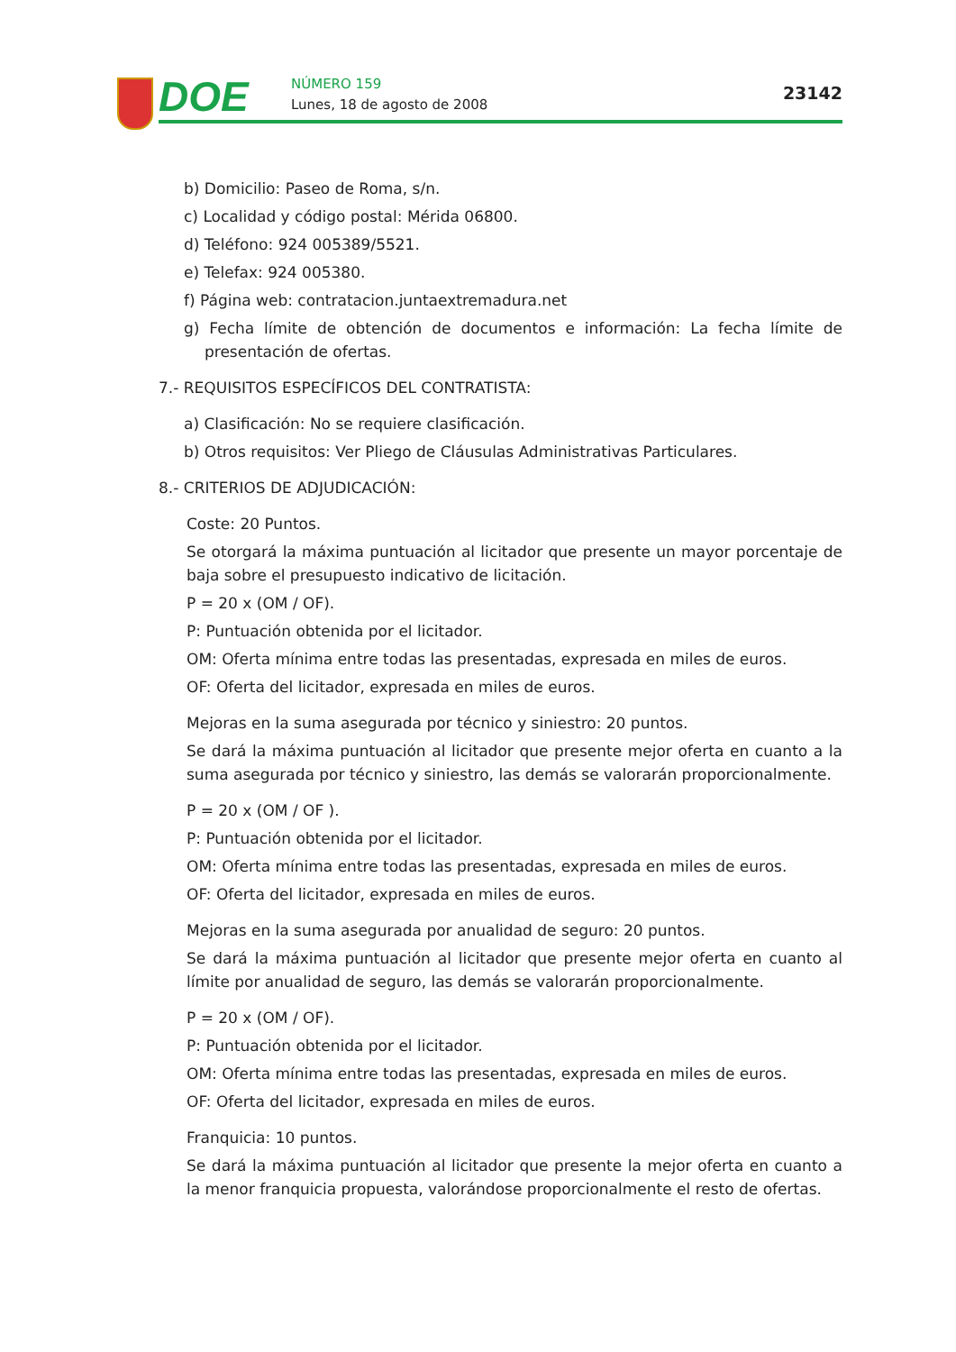DOE NÚMERO 159
Lunes, 18 de agosto de 2008
23142
b) Domicilio: Paseo de Roma, s/n.
c) Localidad y código postal: Mérida 06800.
d) Teléfono: 924 005389/5521.
e) Telefax: 924 005380.
f) Página web: contratacion.juntaextremadura.net
g) Fecha límite de obtención de documentos e información: La fecha límite de presentación de ofertas.
7.- REQUISITOS ESPECÍFICOS DEL CONTRATISTA:
a) Clasificación: No se requiere clasificación.
b) Otros requisitos: Ver Pliego de Cláusulas Administrativas Particulares.
8.- CRITERIOS DE ADJUDICACIÓN:
Coste: 20 Puntos.
Se otorgará la máxima puntuación al licitador que presente un mayor porcentaje de baja sobre el presupuesto indicativo de licitación.
P = 20 x (OM / OF).
P: Puntuación obtenida por el licitador.
OM: Oferta mínima entre todas las presentadas, expresada en miles de euros.
OF: Oferta del licitador, expresada en miles de euros.
Mejoras en la suma asegurada por técnico y siniestro: 20 puntos.
Se dará la máxima puntuación al licitador que presente mejor oferta en cuanto a la suma asegurada por técnico y siniestro, las demás se valorarán proporcionalmente.
P = 20 x (OM / OF ).
P: Puntuación obtenida por el licitador.
OM: Oferta mínima entre todas las presentadas, expresada en miles de euros.
OF: Oferta del licitador, expresada en miles de euros.
Mejoras en la suma asegurada por anualidad de seguro: 20 puntos.
Se dará la máxima puntuación al licitador que presente mejor oferta en cuanto al límite por anualidad de seguro, las demás se valorarán proporcionalmente.
P = 20 x (OM / OF).
P: Puntuación obtenida por el licitador.
OM: Oferta mínima entre todas las presentadas, expresada en miles de euros.
OF: Oferta del licitador, expresada en miles de euros.
Franquicia: 10 puntos.
Se dará la máxima puntuación al licitador que presente la mejor oferta en cuanto a la menor franquicia propuesta, valorándose proporcionalmente el resto de ofertas.